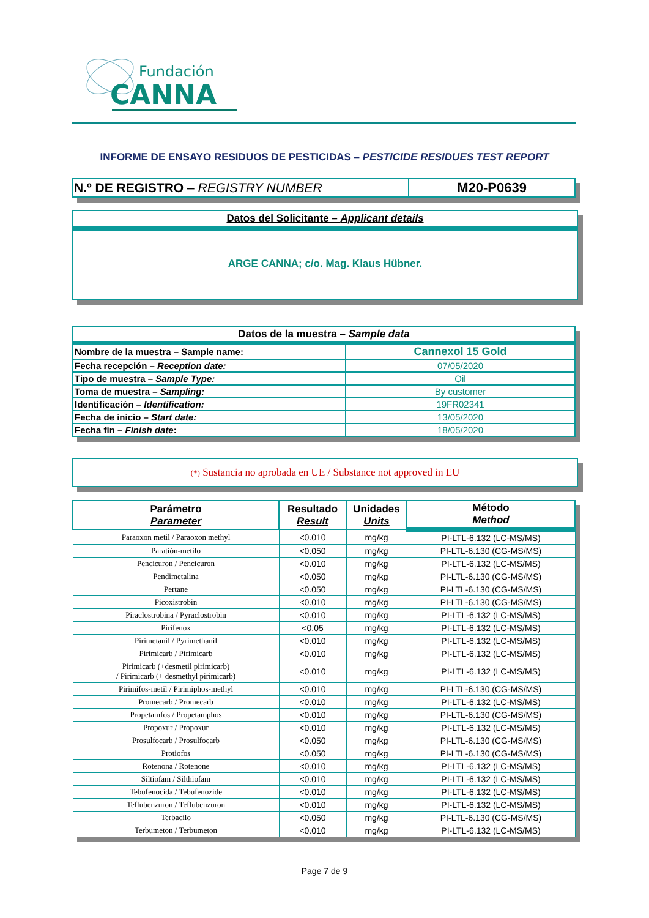Fundación
CANNA
INFORME DE ENSAYO RESIDUOS DE PESTICIDAS – PESTICIDE RESIDUES TEST REPORT
| N.º DE REGISTRO – REGISTRY NUMBER | M20-P0639 |
Datos del Solicitante – Applicant details
ARGE CANNA; c/o. Mag. Klaus Hübner.
| Datos de la muestra – Sample data | |
| Nombre de la muestra – Sample name: | Cannexol 15 Gold |
| Fecha recepción – Reception date: | 07/05/2020 |
| Tipo de muestra – Sample Type: | Oil |
| Toma de muestra – Sampling: | By customer |
| Identificación – Identification: | 19FR02341 |
| Fecha de inicio – Start date: | 13/05/2020 |
| Fecha fin – Finish date : | 18/05/2020 |
(*) Sustancia no aprobada en UE / Substance not approved in EU
| Parámetro Parameter | Resultado Result | Unidades Units | Método Method |
| --- | --- | --- | --- |
| Paraoxon metil / Paraoxon methyl | <0.010 | mg/kg | PI-LTL-6.132 (LC-MS/MS) |
| Paratión-metilo | <0.050 | mg/kg | PI-LTL-6.130 (CG-MS/MS) |
| Pencicuron / Pencicuron | <0.010 | mg/kg | PI-LTL-6.132 (LC-MS/MS) |
| Pendimetalina | <0.050 | mg/kg | PI-LTL-6.130 (CG-MS/MS) |
| Pertane | <0.050 | mg/kg | PI-LTL-6.130 (CG-MS/MS) |
| Picoxistrobin | <0.010 | mg/kg | PI-LTL-6.130 (CG-MS/MS) |
| Piraclostrobina / Pyraclostrobin | <0.010 | mg/kg | PI-LTL-6.132 (LC-MS/MS) |
| Pirifenox | <0.05 | mg/kg | PI-LTL-6.132 (LC-MS/MS) |
| Pirimetanil / Pyrimethanil | <0.010 | mg/kg | PI-LTL-6.132 (LC-MS/MS) |
| Pirimicarb / Pirimicarb | <0.010 | mg/kg | PI-LTL-6.132 (LC-MS/MS) |
| Pirimicarb (+desmetil pirimicarb) / Pirimicarb (+ desmethyl pirimicarb) | <0.010 | mg/kg | PI-LTL-6.132 (LC-MS/MS) |
| Pirimifos-metil / Pirimiphos-methyl | <0.010 | mg/kg | PI-LTL-6.130 (CG-MS/MS) |
| Promecarb / Promecarb | <0.010 | mg/kg | PI-LTL-6.132 (LC-MS/MS) |
| Propetamfos / Propetamphos | <0.010 | mg/kg | PI-LTL-6.130 (CG-MS/MS) |
| Propoxur / Propoxur | <0.010 | mg/kg | PI-LTL-6.132 (LC-MS/MS) |
| Prosulfocarb / Prosulfocarb | <0.050 | mg/kg | PI-LTL-6.130 (CG-MS/MS) |
| Protiofos | <0.050 | mg/kg | PI-LTL-6.130 (CG-MS/MS) |
| Rotenona / Rotenone | <0.010 | mg/kg | PI-LTL-6.132 (LC-MS/MS) |
| Siltiofam / Silthiofam | <0.010 | mg/kg | PI-LTL-6.132 (LC-MS/MS) |
| Tebufenocida / Tebufenozide | <0.010 | mg/kg | PI-LTL-6.132 (LC-MS/MS) |
| Teflubenzuron / Teflubenzuron | <0.010 | mg/kg | PI-LTL-6.132 (LC-MS/MS) |
| Terbacilo | <0.050 | mg/kg | PI-LTL-6.130 (CG-MS/MS) |
| Terbumeton / Terbumeton | <0.010 | mg/kg | PI-LTL-6.132 (LC-MS/MS) |
Page 7 de 9